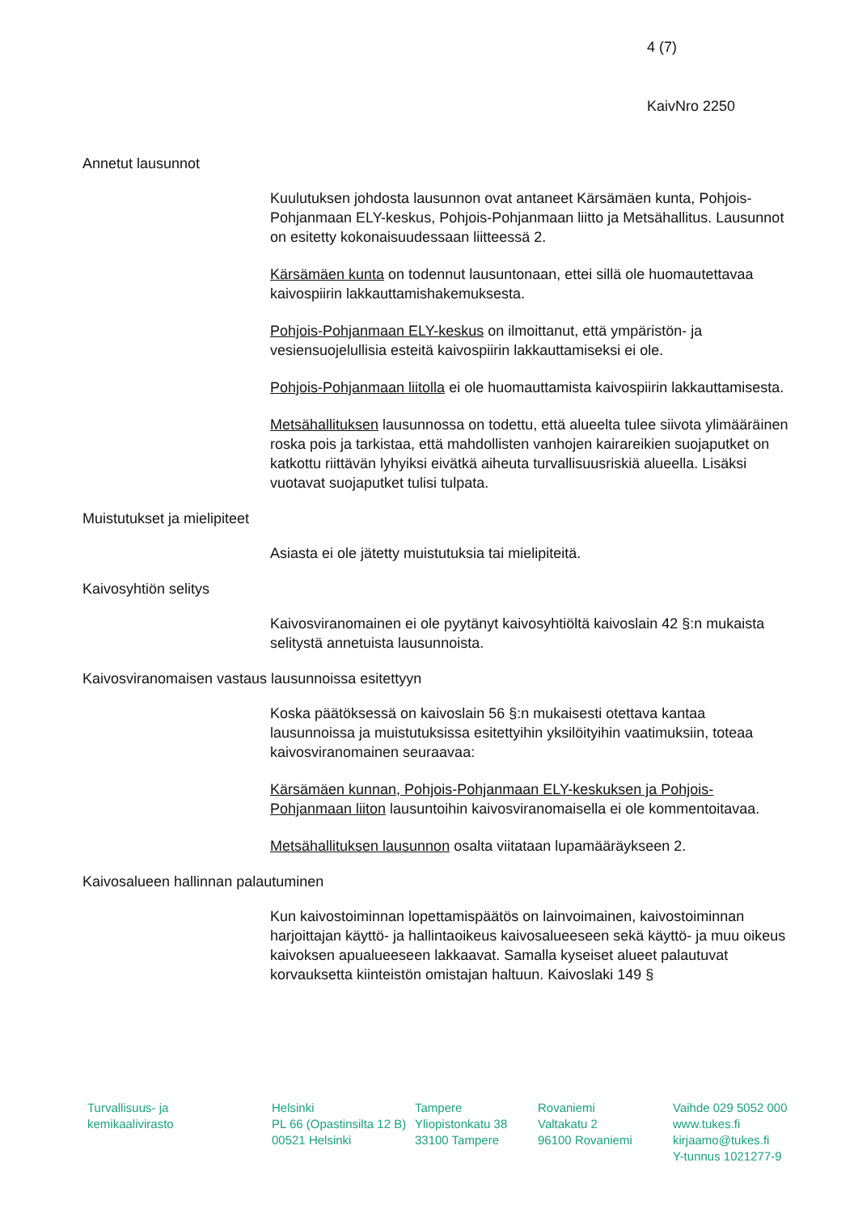4 (7)
KaivNro 2250
Annetut lausunnot
Kuulutuksen johdosta lausunnon ovat antaneet Kärsämäen kunta, Pohjois-Pohjanmaan ELY-keskus, Pohjois-Pohjanmaan liitto ja Metsähallitus. Lausunnot on esitetty kokonaisuudessaan liitteessä 2.
Kärsämäen kunta on todennut lausuntonaan, ettei sillä ole huomautettavaa kaivospiirin lakkauttamishakemuksesta.
Pohjois-Pohjanmaan ELY-keskus on ilmoittanut, että ympäristön- ja vesiensuojelullisia esteitä kaivospiirin lakkauttamiseksi ei ole.
Pohjois-Pohjanmaan liitolla ei ole huomauttamista kaivospiirin lakkauttamisesta.
Metsähallituksen lausunnossa on todettu, että alueelta tulee siivota ylimääräinen roska pois ja tarkistaa, että mahdollisten vanhojen kairareikien suojaputket on katkottu riittävän lyhyiksi eivätkä aiheuta turvallisuusriskiä alueella. Lisäksi vuotavat suojaputket tulisi tulpata.
Muistutukset ja mielipiteet
Asiasta ei ole jätetty muistutuksia tai mielipiteitä.
Kaivosyhtiön selitys
Kaivosviranomainen ei ole pyytänyt kaivosyhtiöltä kaivoslain 42 §:n mukaista selitystä annetuista lausunnoista.
Kaivosviranomaisen vastaus lausunnoissa esitettyyn
Koska päätöksessä on kaivoslain 56 §:n mukaisesti otettava kantaa lausunnoissa ja muistutuksissa esitettyihin yksilöityihin vaatimuksiin, toteaa kaivosviranomainen seuraavaa:
Kärsämäen kunnan, Pohjois-Pohjanmaan ELY-keskuksen ja Pohjois-Pohjanmaan liiton lausuntoihin kaivosviranomaisella ei ole kommentoitavaa.
Metsähallituksen lausunnon osalta viitataan lupamääräykseen 2.
Kaivosalueen hallinnan palautuminen
Kun kaivostoiminnan lopettamispäätös on lainvoimainen, kaivostoiminnan harjoittajan käyttö- ja hallintaoikeus kaivosalueeseen sekä käyttö- ja muu oikeus kaivoksen apualueeseen lakkaavat. Samalla kyseiset alueet palautuvat korvauksetta kiinteistön omistajan haltuun. Kaivoslaki 149 §
Turvallisuus- ja
kemikaalivirasto
Helsinki
PL 66 (Opastinsilta 12 B)
00521 Helsinki
Tampere
Yliopistonkatu 38
33100 Tampere
Rovaniemi
Valtakatu 2
96100 Rovaniemi
Vaihde 029 5052 000
www.tukes.fi
kirjaamo@tukes.fi
Y-tunnus 1021277-9